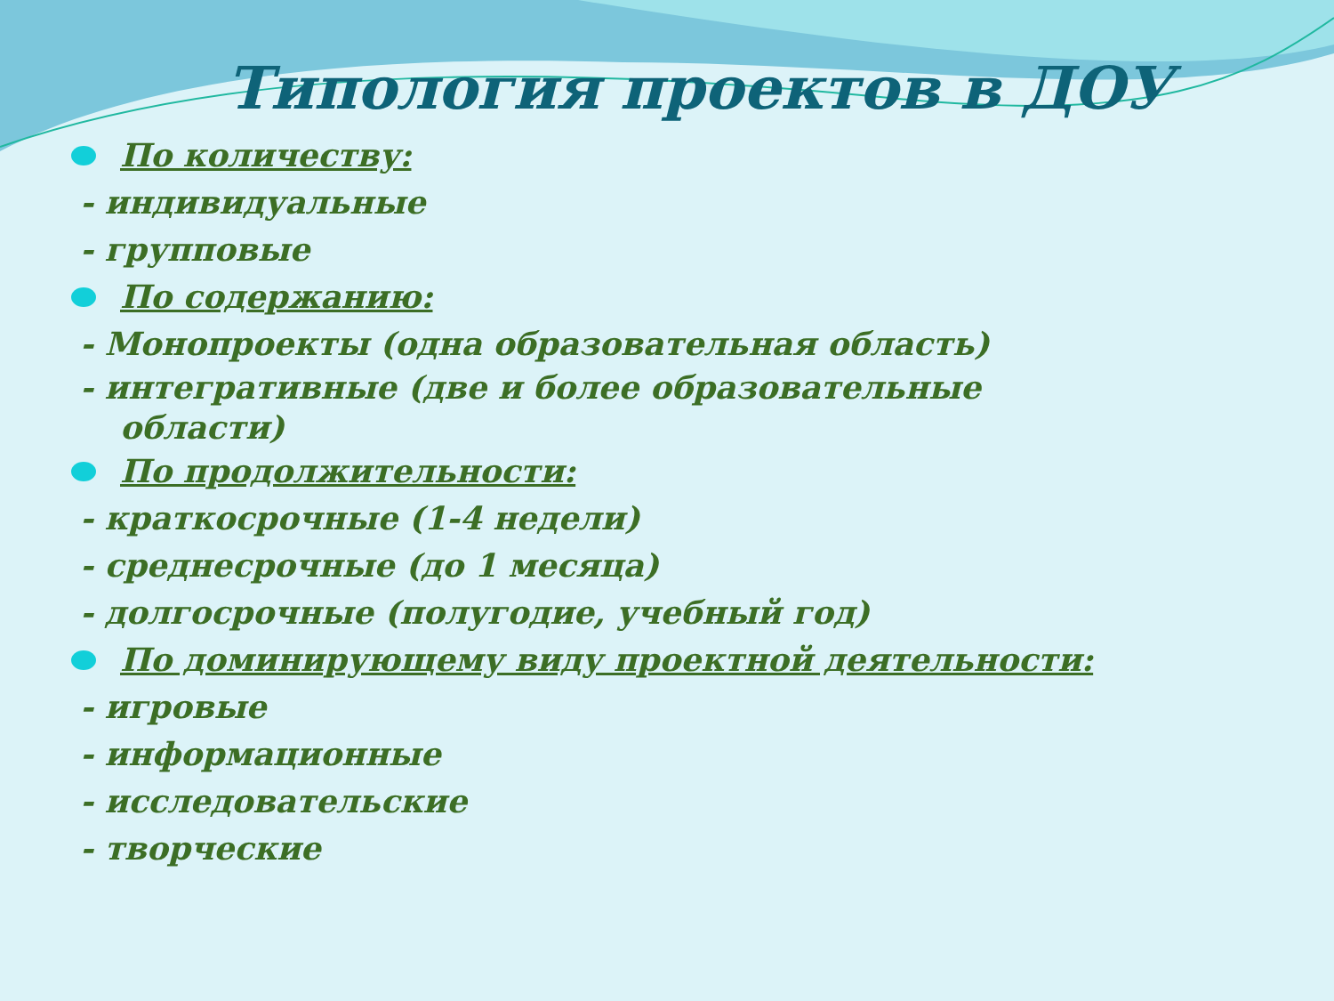Типология проектов в ДОУ
По количеству:
- индивидуальные
- групповые
По содержанию:
- Монопроекты (одна образовательная область)
- интегративные (две и более образовательные
области)
По продолжительности:
- краткосрочные (1-4 недели)
- среднесрочные (до 1 месяца)
- долгосрочные (полугодие, учебный год)
По доминирующему виду проектной деятельности:
- игровые
- информационные
- исследовательские
- творческие